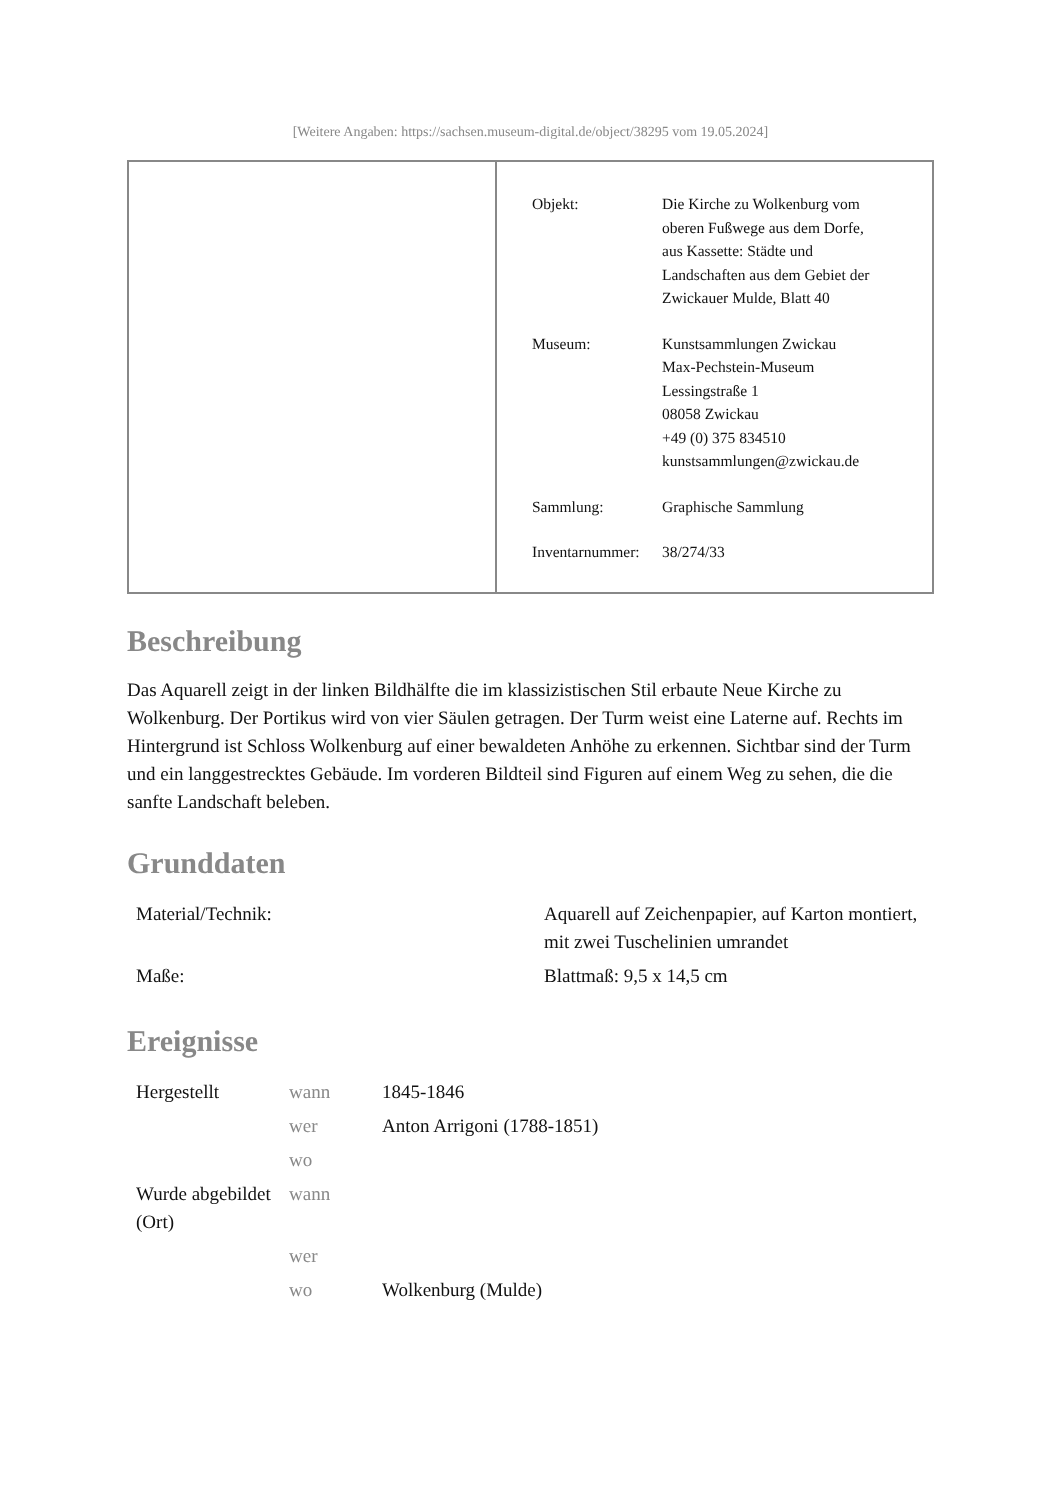[Weitere Angaben: https://sachsen.museum-digital.de/object/38295 vom 19.05.2024]
| Objekt: | Die Kirche zu Wolkenburg vom oberen Fußwege aus dem Dorfe, aus Kassette: Städte und Landschaften aus dem Gebiet der Zwickauer Mulde, Blatt 40 |
| Museum: | Kunstsammlungen Zwickau Max-Pechstein-Museum Lessingstraße 1 08058 Zwickau +49 (0) 375 834510 kunstsammlungen@zwickau.de |
| Sammlung: | Graphische Sammlung |
| Inventarnummer: | 38/274/33 |
Beschreibung
Das Aquarell zeigt in der linken Bildhälfte die im klassizistischen Stil erbaute Neue Kirche zu Wolkenburg. Der Portikus wird von vier Säulen getragen. Der Turm weist eine Laterne auf. Rechts im Hintergrund ist Schloss Wolkenburg auf einer bewaldeten Anhöhe zu erkennen. Sichtbar sind der Turm und ein langgestrecktes Gebäude. Im vorderen Bildteil sind Figuren auf einem Weg zu sehen, die die sanfte Landschaft beleben.
Grunddaten
| Material/Technik: | Aquarell auf Zeichenpapier, auf Karton montiert, mit zwei Tuschelinien umrandet |
| Maße: | Blattmaß: 9,5 x 14,5 cm |
Ereignisse
| Hergestellt | wann | 1845-1846 |
| | wer | Anton Arrigoni (1788-1851) |
| | wo | |
| Wurde abgebildet (Ort) | wann | |
| | wer | |
| | wo | Wolkenburg (Mulde) |